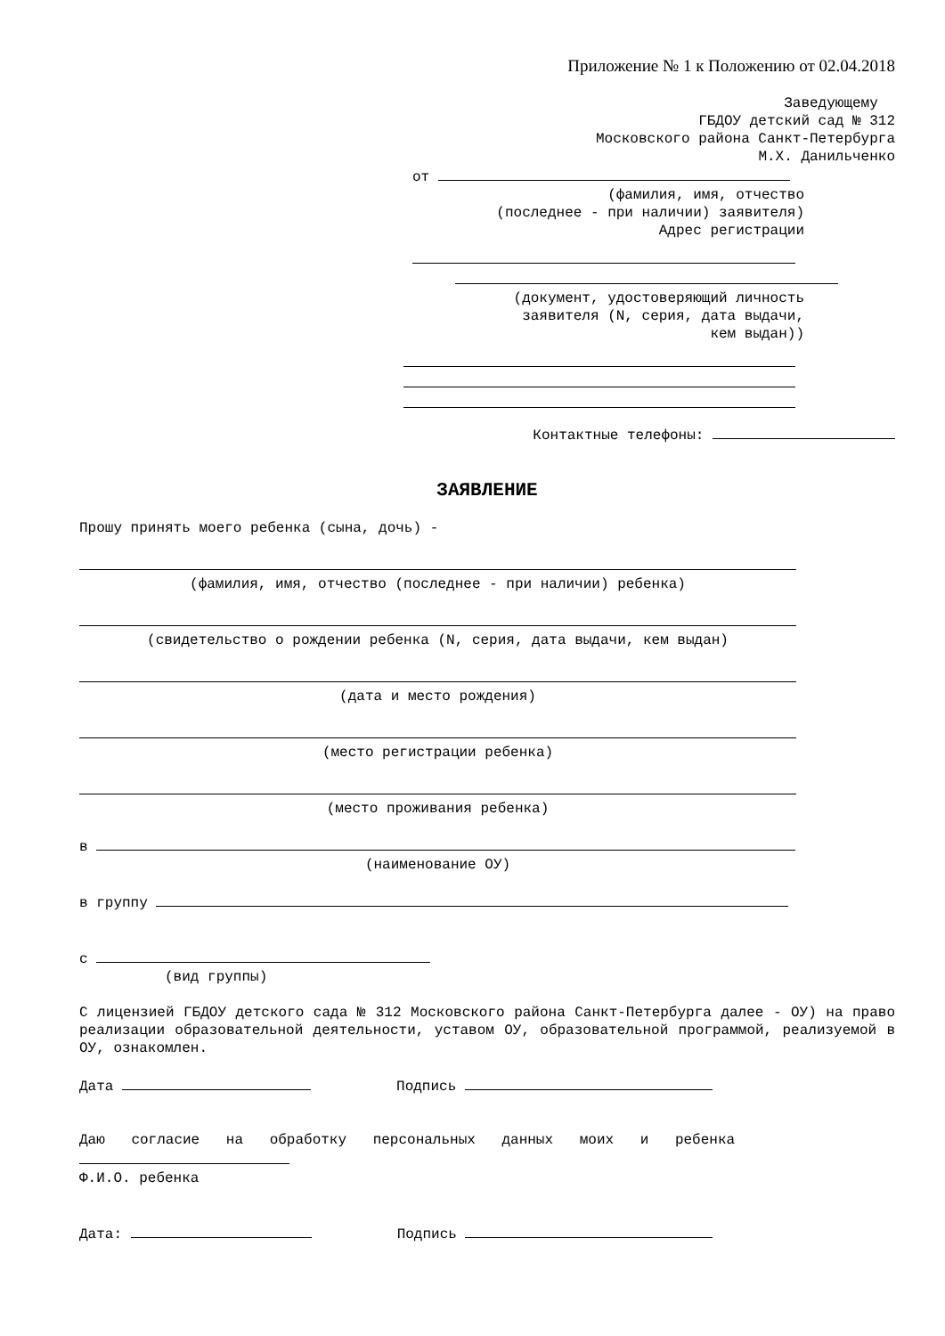Приложение № 1 к Положению от 02.04.2018
Заведующему
ГБДОУ детский сад № 312
Московского района Санкт-Петербурга
М.Х. Данильченко
от
(фамилия, имя, отчество
(последнее - при наличии) заявителя)
Адрес регистрации
(документ, удостоверяющий личность
заявителя (N, серия, дата выдачи,
кем выдан))
Контактные телефоны:
ЗАЯВЛЕНИЕ
Прошу принять моего ребенка (сына, дочь) -
(фамилия, имя, отчество (последнее - при наличии) ребенка)
(свидетельство о рождении ребенка (N, серия, дата выдачи, кем выдан)
(дата и место рождения)
(место регистрации ребенка)
(место проживания ребенка)
в
(наименование ОУ)
в группу
с
(вид группы)
С лицензией ГБДОУ детского сада № 312 Московского района Санкт-Петербурга далее - ОУ) на право реализации образовательной деятельности, уставом ОУ, образовательной программой, реализуемой в ОУ, ознакомлен.
Дата Подпись
Даю согласие на обработку персональных данных моих и ребенка
Ф.И.О. ребенка
Дата: Подпись